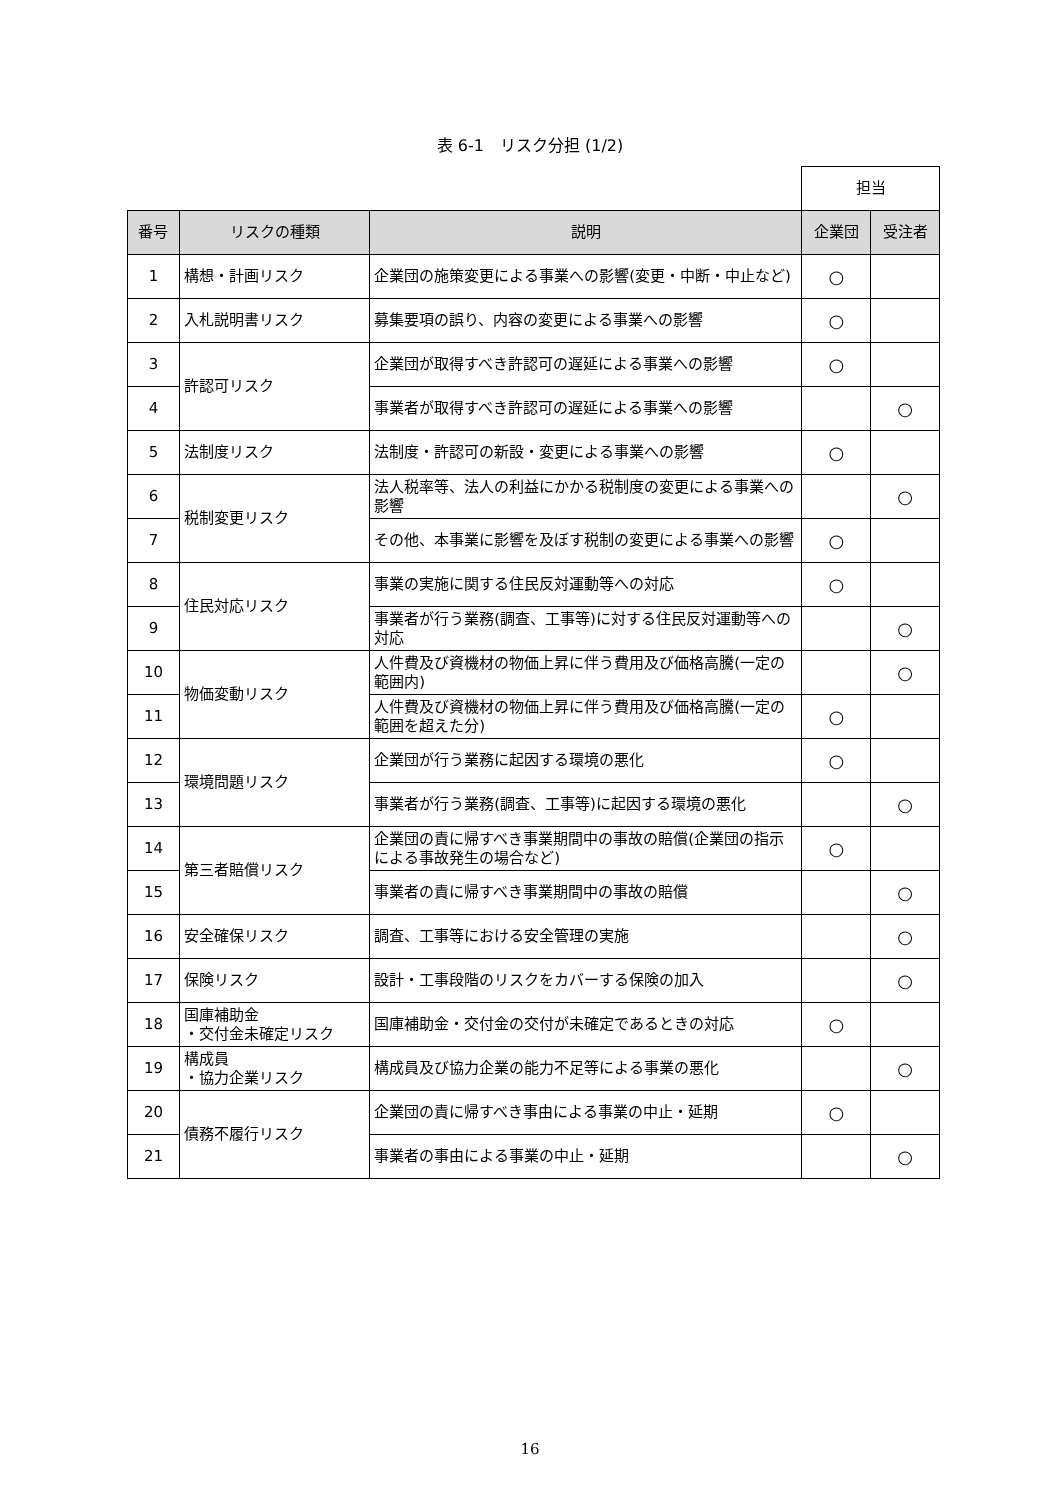表 6-1　リスク分担 (1/2)
| | | | 担当 | |
| 番号 | リスクの種類 | 説明 | 企業団 | 受注者 |
| 1 | 構想・計画リスク | 企業団の施策変更による事業への影響(変更・中断・中止など) | ○ | |
| 2 | 入札説明書リスク | 募集要項の誤り、内容の変更による事業への影響 | ○ | |
| 3 | 許認可リスク | 企業団が取得すべき許認可の遅延による事業への影響 | ○ | |
| 4 | | 事業者が取得すべき許認可の遅延による事業への影響 | | ○ |
| 5 | 法制度リスク | 法制度・許認可の新設・変更による事業への影響 | ○ | |
| 6 | 税制変更リスク | 法人税率等、法人の利益にかかる税制度の変更による事業への影響 | | ○ |
| 7 | | その他、本事業に影響を及ぼす税制の変更による事業への影響 | ○ | |
| 8 | 住民対応リスク | 事業の実施に関する住民反対運動等への対応 | ○ | |
| 9 | | 事業者が行う業務(調査、工事等)に対する住民反対運動等への対応 | | ○ |
| 10 | 物価変動リスク | 人件費及び資機材の物価上昇に伴う費用及び価格高騰(一定の範囲内) | | ○ |
| 11 | | 人件費及び資機材の物価上昇に伴う費用及び価格高騰(一定の範囲を超えた分) | ○ | |
| 12 | 環境問題リスク | 企業団が行う業務に起因する環境の悪化 | ○ | |
| 13 | | 事業者が行う業務(調査、工事等)に起因する環境の悪化 | | ○ |
| 14 | 第三者賠償リスク | 企業団の責に帰すべき事業期間中の事故の賠償(企業団の指示による事故発生の場合など) | ○ | |
| 15 | | 事業者の責に帰すべき事業期間中の事故の賠償 | | ○ |
| 16 | 安全確保リスク | 調査、工事等における安全管理の実施 | | ○ |
| 17 | 保険リスク | 設計・工事段階のリスクをカバーする保険の加入 | | ○ |
| 18 | 国庫補助金 ・交付金未確定リスク | 国庫補助金・交付金の交付が未確定であるときの対応 | ○ | |
| 19 | 構成員 ・協力企業リスク | 構成員及び協力企業の能力不足等による事業の悪化 | | ○ |
| 20 | 債務不履行リスク | 企業団の責に帰すべき事由による事業の中止・延期 | ○ | |
| 21 | | 事業者の事由による事業の中止・延期 | | ○ |
16